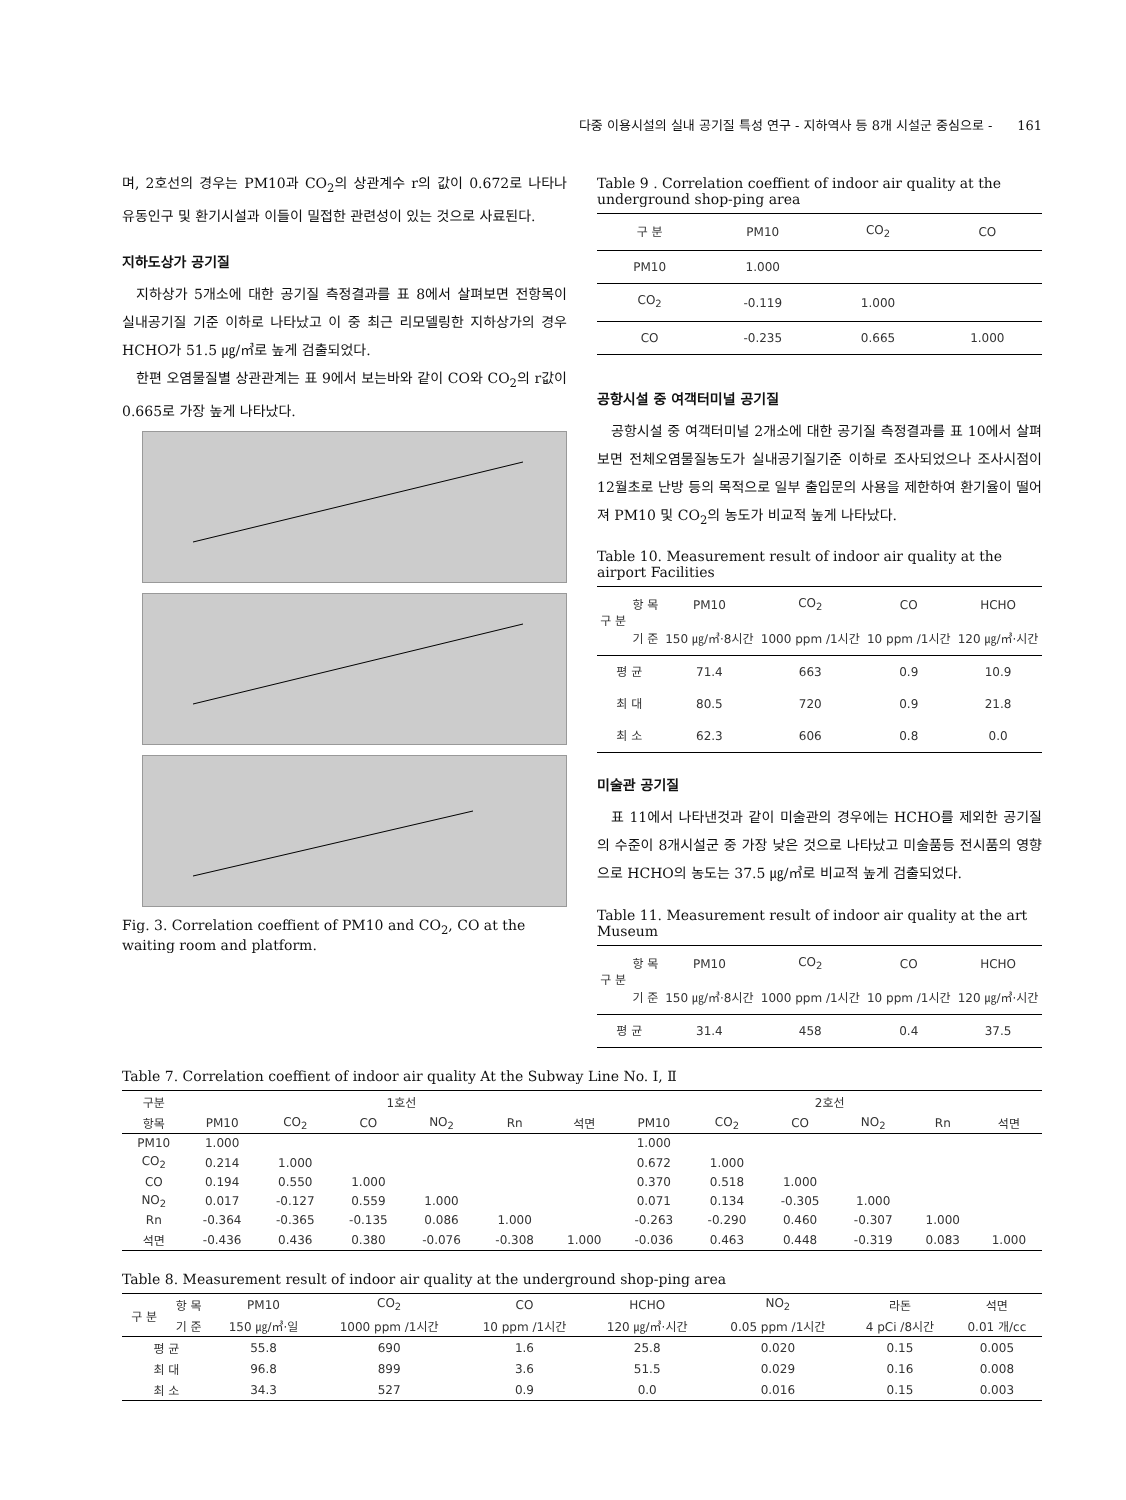다중 이용시설의 실내 공기질 특성 연구 - 지하역사 등 8개 시설군 중심으로 - 161
며, 2호선의 경우는 PM10과 CO<sub>2</sub>의 상관계수 r의 값이 0.672로 나타나 유동인구 및 환기시설과 이들이 밀접한 관련성이 있는 것으로 사료된다.
지하도상가 공기질
지하상가 5개소에 대한 공기질 측정결과를 표 8에서 살펴보면 전항목이 실내공기질 기준 이하로 나타났고 이 중 최근 리모델링한 지하상가의 경우 HCHO가 51.5 ㎍/㎥로 높게 검출되었다.
한편 오염물질별 상관관계는 표 9에서 보는바와 같이 CO와 CO<sub>2</sub>의 r값이 0.665로 가장 높게 나타났다.
Fig. 3. Correlation coeffient of PM10 and CO<sub>2</sub>, CO at the waiting room and platform.
Table 9 . Correlation coeffient of indoor air quality at the underground shop-ping area
| 구 분 | PM10 | CO<sub>2</sub> | CO |
| --- | --- | --- | --- |
| PM10 | 1.000 | | |
| CO<sub>2</sub> | -0.119 | 1.000 | |
| CO | -0.235 | 0.665 | 1.000 |
공항시설 중 여객터미널 공기질
공항시설 중 여객터미널 2개소에 대한 공기질 측정결과를 표 10에서 살펴보면 전체오염물질농도가 실내공기질기준 이하로 조사되었으나 조사시점이 12월초로 난방 등의 목적으로 일부 출입문의 사용을 제한하여 환기율이 떨어져 PM10 및 CO<sub>2</sub>의 농도가 비교적 높게 나타났다.
Table 10. Measurement result of indoor air quality at the airport Facilities
| 구 분 | 항 목 | PM10 | CO<sub>2</sub> | CO | HCHO |
| --- | --- | --- | --- | --- | --- |
| | 기 준 | 150 ㎍/㎥·8시간 | 1000 ppm /1시간 | 10 ppm /1시간 | 120 ㎍/㎥·시간 |
| 평 균 | | 71.4 | 663 | 0.9 | 10.9 |
| 최 대 | | 80.5 | 720 | 0.9 | 21.8 |
| 최 소 | | 62.3 | 606 | 0.8 | 0.0 |
미술관 공기질
표 11에서 나타낸것과 같이 미술관의 경우에는 HCHO를 제외한 공기질의 수준이 8개시설군 중 가장 낮은 것으로 나타났고 미술품등 전시품의 영향으로 HCHO의 농도는 37.5 ㎍/㎥로 비교적 높게 검출되었다.
Table 11. Measurement result of indoor air quality at the art Museum
| 구 분 | 항 목 | PM10 | CO<sub>2</sub> | CO | HCHO |
| --- | --- | --- | --- | --- | --- |
| | 기 준 | 150 ㎍/㎥·8시간 | 1000 ppm /1시간 | 10 ppm /1시간 | 120 ㎍/㎥·시간 |
| 평 균 | | 31.4 | 458 | 0.4 | 37.5 |
Table 7. Correlation coeffient of indoor air quality At the Subway Line No. Ⅰ, Ⅱ
| 구분 | 1호선 | | | | | | 2호선 | | | | | |
| --- | --- | --- | --- | --- | --- | --- | --- | --- | --- | --- | --- | --- |
| 항목 | PM10 | CO<sub>2</sub> | CO | NO<sub>2</sub> | Rn | 석면 | PM10 | CO<sub>2</sub> | CO | NO<sub>2</sub> | Rn | 석면 |
| PM10 | 1.000 | | | | | | 1.000 | | | | | |
| CO<sub>2</sub> | 0.214 | 1.000 | | | | | 0.672 | 1.000 | | | | |
| CO | 0.194 | 0.550 | 1.000 | | | | 0.370 | 0.518 | 1.000 | | | |
| NO<sub>2</sub> | 0.017 | -0.127 | 0.559 | 1.000 | | | 0.071 | 0.134 | -0.305 | 1.000 | | |
| Rn | -0.364 | -0.365 | -0.135 | 0.086 | 1.000 | | -0.263 | -0.290 | 0.460 | -0.307 | 1.000 | |
| 석면 | -0.436 | 0.436 | 0.380 | -0.076 | -0.308 | 1.000 | -0.036 | 0.463 | 0.448 | -0.319 | 0.083 | 1.000 |
Table 8. Measurement result of indoor air quality at the underground shop-ping area
| 구 분 | 항 목 | PM10 | CO<sub>2</sub> | CO | HCHO | NO<sub>2</sub> | 라돈 | 석면 |
| --- | --- | --- | --- | --- | --- | --- | --- | --- |
| | 기 준 | 150 ㎍/㎥·일 | 1000 ppm /1시간 | 10 ppm /1시간 | 120 ㎍/㎥·시간 | 0.05 ppm /1시간 | 4 pCi /8시간 | 0.01 개/cc |
| 평 균 | | 55.8 | 690 | 1.6 | 25.8 | 0.020 | 0.15 | 0.005 |
| 최 대 | | 96.8 | 899 | 3.6 | 51.5 | 0.029 | 0.16 | 0.008 |
| 최 소 | | 34.3 | 527 | 0.9 | 0.0 | 0.016 | 0.15 | 0.003 |